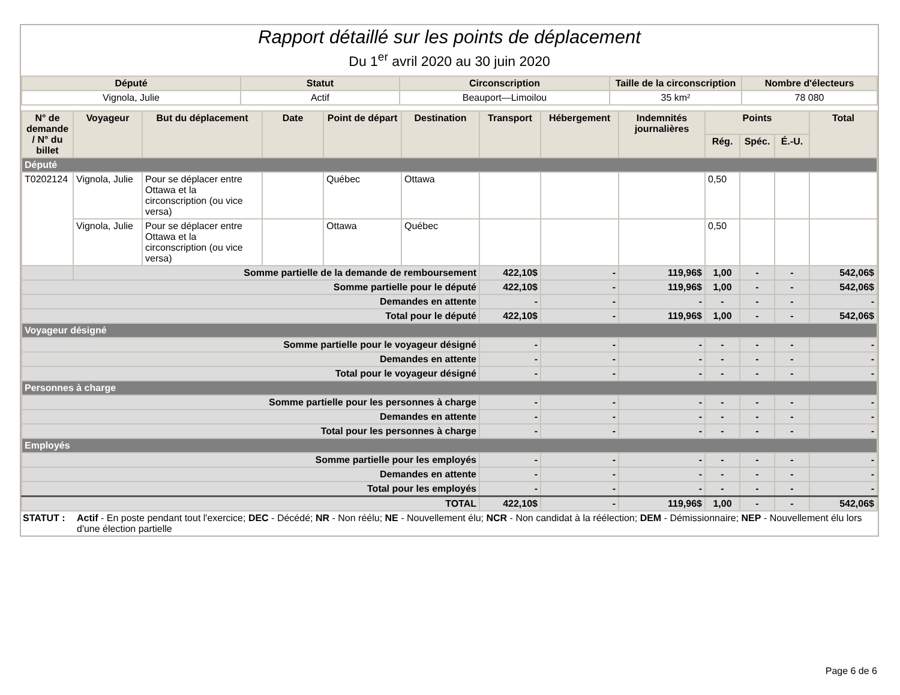Rapport détaillé sur les points de déplacement
Du 1<sup>er</sup> avril 2020 au 30 juin 2020
| Député | Statut | Circonscription | Taille de la circonscription | Nombre d'électeurs |
| --- | --- | --- | --- | --- |
| Vignola, Julie | Actif | Beauport—Limoilou | 35 km² | 78 080 |
| N° de demande / N° du billet | Voyageur | But du déplacement | Date | Point de départ | Destination | Transport | Hébergement | Indemnités journalières | Points | | | Total |
| --- | --- | --- | --- | --- | --- | --- | --- | --- | --- | --- | --- | --- |
| | | | | | | | | | Rég. | Spéc. | É.-U. | |
| Député | | | | | | | | | | | | |
| T0202124 | Vignola, Julie | Pour se déplacer entre Ottawa et la circonscription (ou vice versa) | | Québec | Ottawa | | | | 0,50 | | | |
| | Vignola, Julie | Pour se déplacer entre Ottawa et la circonscription (ou vice versa) | | Ottawa | Québec | | | | 0,50 | | | |
| | Somme partielle de la demande de remboursement | | | | | 422,10$ | - | 119,96$ | 1,00 | - | - | 542,06$ |
| Somme partielle pour le député | | | | | | 422,10$ | - | 119,96$ | 1,00 | - | - | 542,06$ |
| Demandes en attente | | | | | | - | - | - | - | - | - | - |
| Total pour le député | | | | | | 422,10$ | - | 119,96$ | 1,00 | - | - | 542,06$ |
| Voyageur désigné | | | | | | | | | | | | |
| Somme partielle pour le voyageur désigné | | | | | | - | - | - | - | - | - | - |
| Demandes en attente | | | | | | - | - | - | - | - | - | - |
| Total pour le voyageur désigné | | | | | | - | - | - | - | - | - | - |
| Personnes à charge | | | | | | | | | | | | |
| Somme partielle pour les personnes à charge | | | | | | - | - | - | - | - | - | - |
| Demandes en attente | | | | | | - | - | - | - | - | - | - |
| Total pour les personnes à charge | | | | | | - | - | - | - | - | - | - |
| Employés | | | | | | | | | | | | |
| Somme partielle pour les employés | | | | | | - | - | - | - | - | - | - |
| Demandes en attente | | | | | | - | - | - | - | - | - | - |
| Total pour les employés | | | | | | - | - | - | - | - | - | - |
| TOTAL | | | | | | 422,10$ | - | 119,96$ | 1,00 | - | - | 542,06$ |
STATUT : Actif - En poste pendant tout l'exercice; DEC - Décédé; NR - Non réélu; NE - Nouvellement élu; NCR - Non candidat à la réélection; DEM - Démissionnaire; NEP - Nouvellement élu lors d'une élection partielle
Page 6 de 6